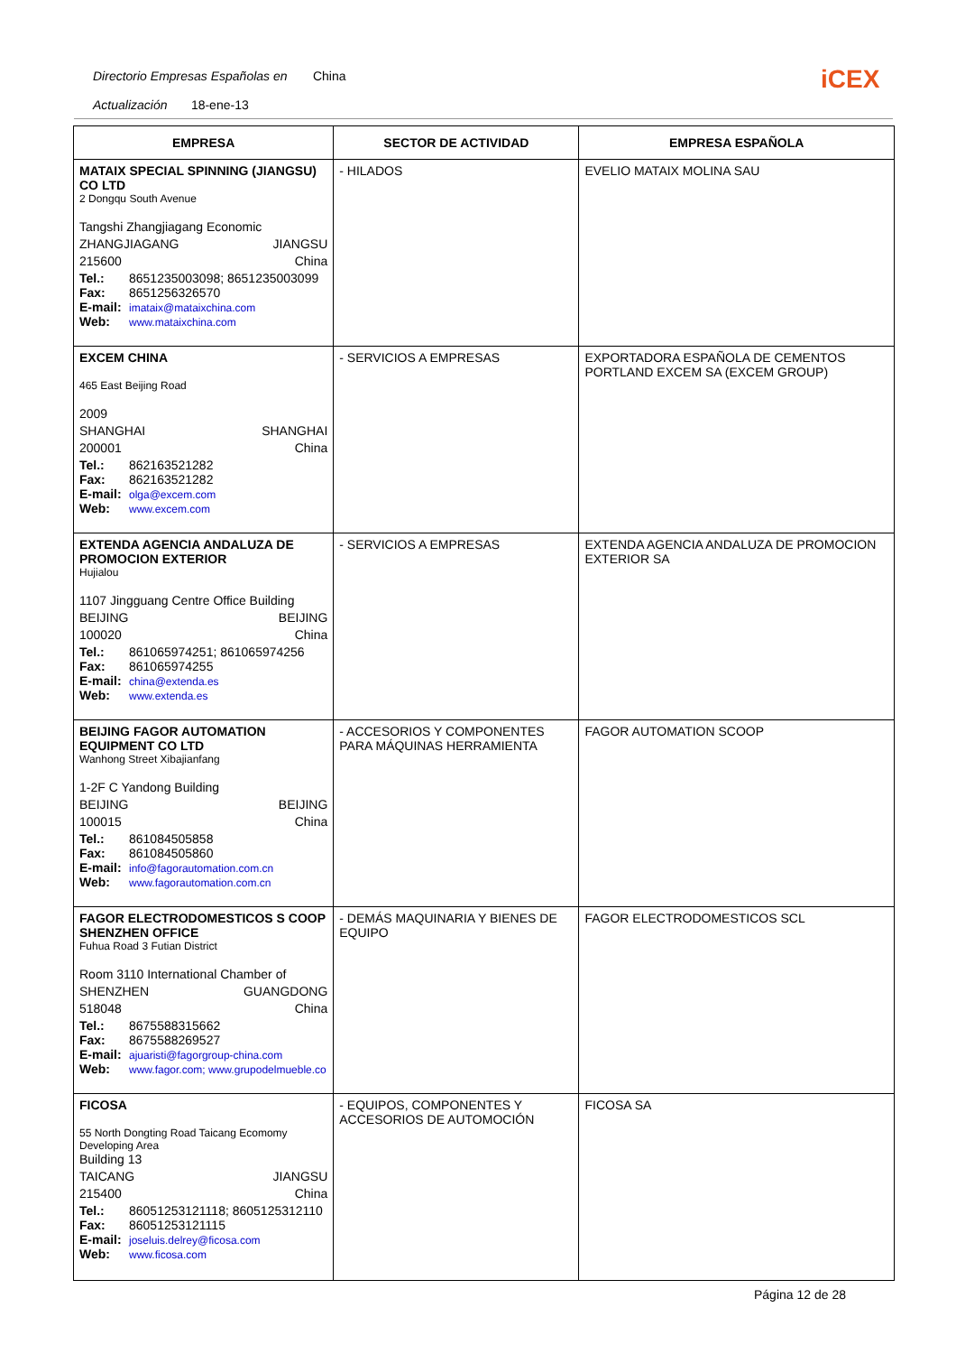Directorio Empresas Españolas en China
Actualización 18-ene-13
iCEX
| EMPRESA | SECTOR DE ACTIVIDAD | EMPRESA ESPAÑOLA |
| --- | --- | --- |
| MATAIX SPECIAL SPINNING (JIANGSU) CO LTD 2 Dongqu South Avenue Tangshi Zhangjiagang Economic ZHANGJIAGANG JIANGSU 215600 China Tel.: 8651235003098; 8651235003099 Fax: 8651256326570 E-mail: imataix@mataixchina.com Web: www.mataixchina.com | - HILADOS | EVELIO MATAIX MOLINA SAU |
| EXCEM CHINA 465 East Beijing Road 2009 SHANGHAI SHANGHAI 200001 China Tel.: 862163521282 Fax: 862163521282 E-mail: olga@excem.com Web: www.excem.com | - SERVICIOS A EMPRESAS | EXPORTADORA ESPAÑOLA DE CEMENTOS PORTLAND EXCEM SA (EXCEM GROUP) |
| EXTENDA AGENCIA ANDALUZA DE PROMOCION EXTERIOR Hujialou 1107 Jingguang Centre Office Building BEIJING BEIJING 100020 China Tel.: 861065974251; 861065974256 Fax: 861065974255 E-mail: china@extenda.es Web: www.extenda.es | - SERVICIOS A EMPRESAS | EXTENDA AGENCIA ANDALUZA DE PROMOCION EXTERIOR SA |
| BEIJING FAGOR AUTOMATION EQUIPMENT CO LTD Wanhong Street Xibajianfang 1-2F C Yandong Building BEIJING BEIJING 100015 China Tel.: 861084505858 Fax: 861084505860 E-mail: info@fagorautomation.com.cn Web: www.fagorautomation.com.cn | - ACCESORIOS Y COMPONENTES PARA MÁQUINAS HERRAMIENTA | FAGOR AUTOMATION SCOOP |
| FAGOR ELECTRODOMESTICOS S COOP SHENZHEN OFFICE Fuhua Road 3 Futian District Room 3110 International Chamber of SHENZHEN GUANGDONG 518048 China Tel.: 8675588315662 Fax: 8675588269527 E-mail: ajuaristi@fagorgroup-china.com Web: www.fagor.com; www.grupodelmueble.co | - DEMÁS MAQUINARIA Y BIENES DE EQUIPO | FAGOR ELECTRODOMESTICOS SCL |
| FICOSA 55 North Dongting Road Taicang Ecomomy Developing Area Building 13 TAICANG JIANGSU 215400 China Tel.: 86051253121118; 8605125312110 Fax: 86051253121115 E-mail: joseluis.delrey@ficosa.com Web: www.ficosa.com | - EQUIPOS, COMPONENTES Y ACCESORIOS DE AUTOMOCIÓN | FICOSA SA |
Página 12 de 28